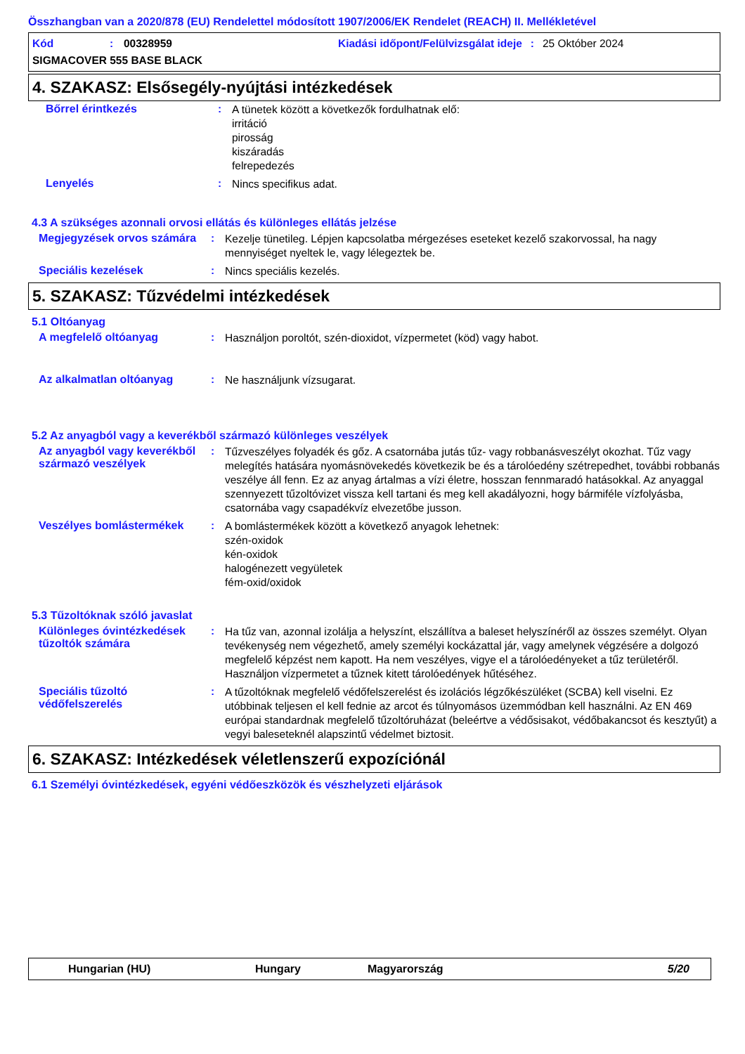Összhangban van a 2020/878 (EU) Rendelettel módosított 1907/2006/EK Rendelet (REACH) II. Mellékletével
Kód: 00328959 Kiadási időpont/Felülvizsgálat ideje: 25 Október 2024
SIGMACOVER 555 BASE BLACK
4. SZAKASZ: Elsősegély-nyújtási intézkedések
Bőrrel érintkezés :
A tünetek között a következők fordulhatnak elő:
irritáció
pirosság
kiszáradás
felrepedezés
Lenyelés :
Nincs specifikus adat.
4.3 A szükséges azonnali orvosi ellátás és különleges ellátás jelzése
Megjegyzések orvos számára
:
Kezelje tünetileg. Lépjen kapcsolatba mérgezéses eseteket kezelő szakorvossal, ha nagy mennyiséget nyeltek le, vagy lélegeztek be.
Speciális kezelések :
Nincs speciális kezelés.
5. SZAKASZ: Tűzvédelmi intézkedések
5.1 Oltóanyag
A megfelelő oltóanyag :
Használjon poroltót, szén-dioxidot, vízpermetet (köd) vagy habot.
Az alkalmatlan oltóanyag :
Ne használjunk vízsugarat.
5.2 Az anyagból vagy a keverékből származó különleges veszélyek
Az anyagból vagy keverékből származó veszélyek
:
Tűzveszélyes folyadék és gőz. A csatornába jutás tűz- vagy robbanásveszélyt okozhat. Tűz vagy melegítés hatására nyomásnövekedés következik be és a tárolóedény szétrepedhet, további robbanás veszélye áll fenn. Ez az anyag ártalmas a vízi életre, hosszan fennmaradó hatásokkal. Az anyaggal szennyezett tűzoltóvizet vissza kell tartani és meg kell akadályozni, hogy bármiféle vízfolyásba, csatornába vagy csapadékvíz elvezetőbe jusson.
Veszélyes bomlástermékek :
A bomlástermékek között a következő anyagok lehetnek:
szén-oxidok
kén-oxidok
halogénezett vegyületek
fém-oxid/oxidok
5.3 Tűzoltóknak szóló javaslat
Különleges óvintézkedések tűzoltók számára
:
Ha tűz van, azonnal izolálja a helyszínt, elszállítva a baleset helyszínéről az összes személyt. Olyan tevékenység nem végezhető, amely személyi kockázattal jár, vagy amelynek végzésére a dolgozó megfelelő képzést nem kapott. Ha nem veszélyes, vigye el a tárolóedényeket a tűz területéről. Használjon vízpermetet a tűznek kitett tárolóedények hűtéséhez.
Speciális tűzoltó védőfelszerelés
:
A tűzoltóknak megfelelő védőfelszerelést és izolációs légzőkészüléket (SCBA) kell viselni. Ez utóbbinak teljesen el kell fednie az arcot és túlnyomásos üzemmódban kell használni. Az EN 469 európai standardnak megfelelő tűzoltóruházat (beleértve a védősisakot, védőbakancsot és kesztyűt) a vegyi baleseteknél alapszintű védelmet biztosit.
6. SZAKASZ: Intézkedések véletlenszerű expozíciónál
6.1 Személyi óvintézkedések, egyéni védőeszközök és vészhelyzeti eljárások
Hungarian (HU) Hungary Magyarország 5/20